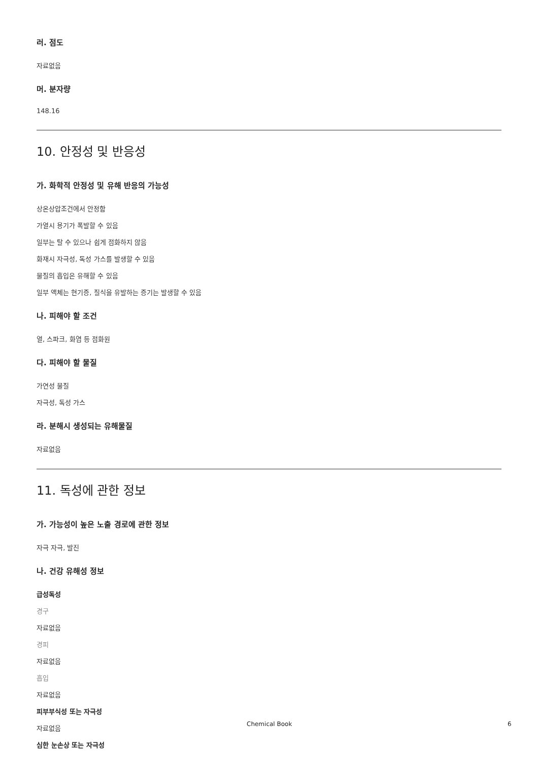러. 점도
자료없음
머. 분자량
148.16
10. 안정성 및 반응성
가. 화학적 안정성 및 유해 반응의 가능성
상온상압조건에서 안정함
가열시 용기가 폭발할 수 있음
일부는 탈 수 있으나 쉽게 점화하지 않음
화재시 자극성, 독성 가스를 발생할 수 있음
물질의 흡입은 유해할 수 있음
일부 액체는 현기증, 질식을 유발하는 증기는 발생할 수 있음
나. 피해야 할 조건
열, 스파크, 화염 등 점화원
다. 피해야 할 물질
가연성 물질
자극성, 독성 가스
라. 분해시 생성되는 유해물질
자료없음
11. 독성에 관한 정보
가. 가능성이 높은 노출 경로에 관한 정보
자극 자극, 발진
나. 건강 유해성 정보
급성독성
경구
자료없음
경피
자료없음
흡입
자료없음
피부부식성 또는 자극성
자료없음
심한 눈손상 또는 자극성
Chemical Book 6